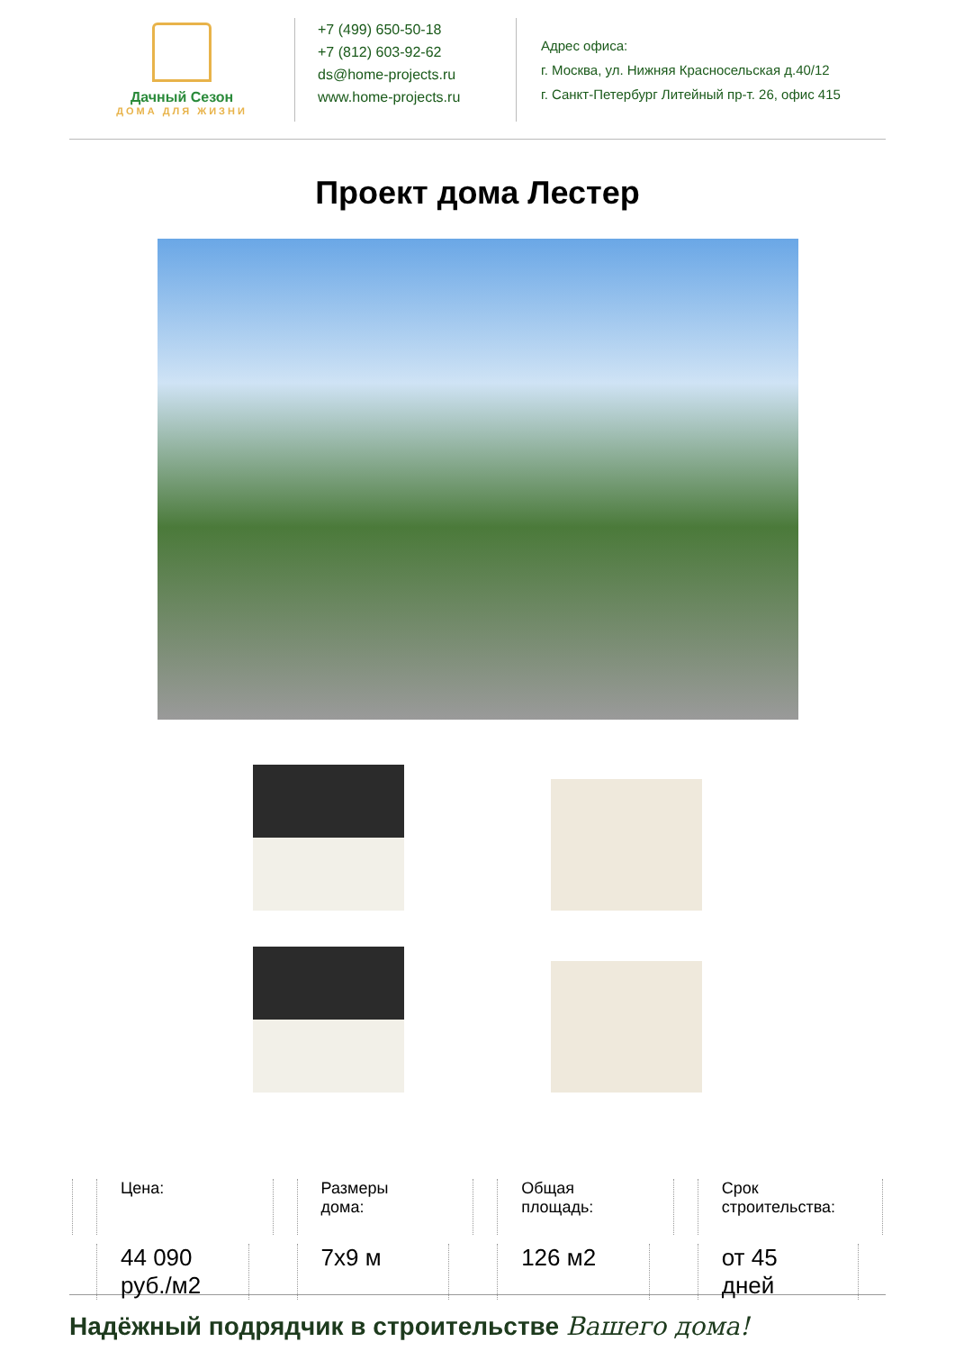Дачный Сезон
ДОМА ДЛЯ ЖИЗНИ
+7 (499) 650-50-18
+7 (812) 603-92-62
ds@home-projects.ru
www.home-projects.ru
Адрес офиса:
г. Москва, ул. Нижняя Красносельская д.40/12
г. Санкт-Петербург Литейный пр-т. 26, офис 415
Проект дома Лестер
Цена:
44 090 руб./м2
Размеры дома:
7х9 м
Общая площадь:
126 м2
Срок строительства:
от 45 дней
Надёжный подрядчик в строительстве Вашего дома!